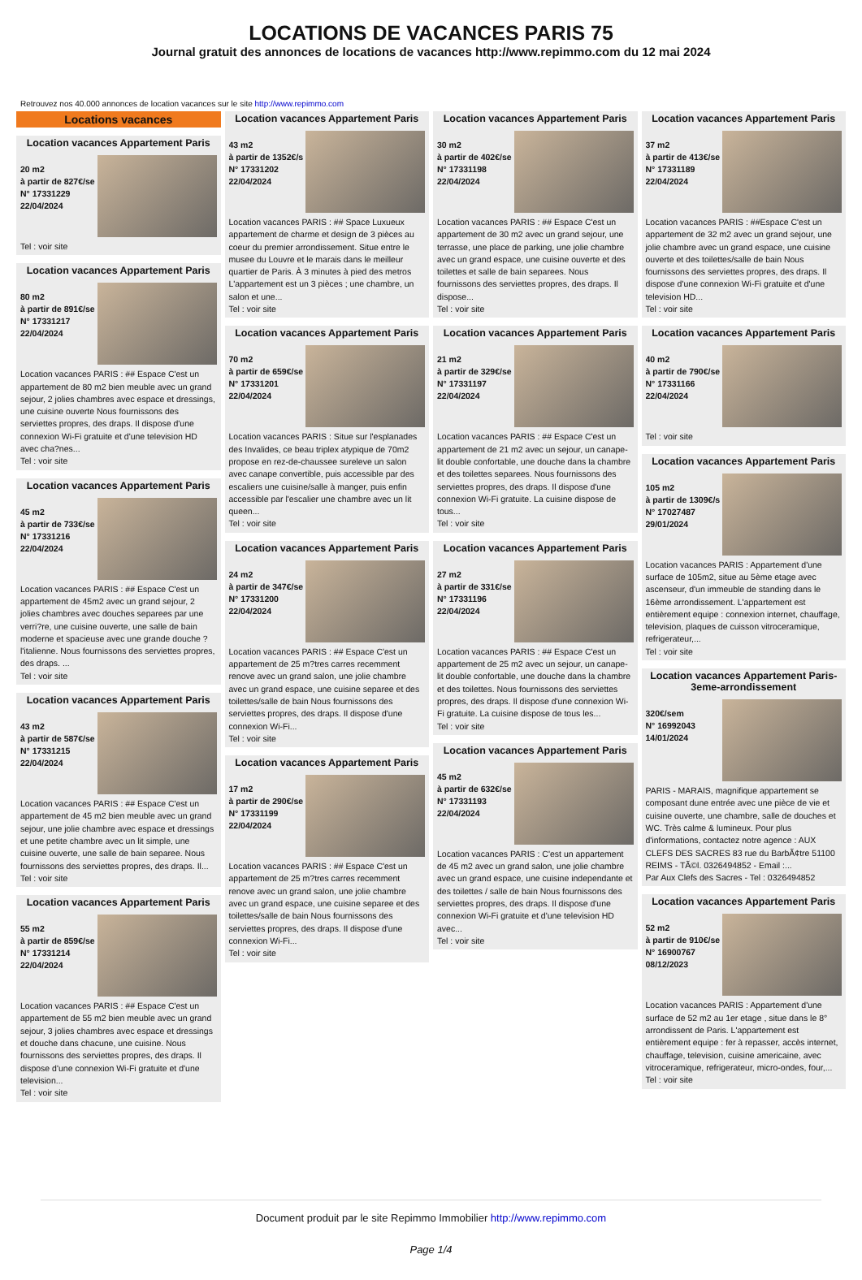LOCATIONS DE VACANCES PARIS 75
Journal gratuit des annonces de locations de vacances http://www.repimmo.com du 12 mai 2024
Retrouvez nos 40.000 annonces de location vacances sur le site http://www.repimmo.com
Locations vacances
Location vacances Appartement Paris
20 m2
à partir de 827€/se
N° 17331229
22/04/2024
Tel : voir site
Location vacances Appartement Paris
80 m2
à partir de 891€/se
N° 17331217
22/04/2024
Location vacances PARIS : ## Espace C'est un appartement de 80 m2 bien meuble avec un grand sejour, 2 jolies chambres avec espace et dressings, une cuisine ouverte Nous fournissons des serviettes propres, des draps. Il dispose d'une connexion Wi-Fi gratuite et d'une television HD avec cha?nes...
Tel : voir site
Location vacances Appartement Paris
45 m2
à partir de 733€/se
N° 17331216
22/04/2024
Location vacances PARIS : ## Espace C'est un appartement de 45m2 avec un grand sejour, 2 jolies chambres avec douches separees par une verri?re, une cuisine ouverte, une salle de bain moderne et spacieuse avec une grande douche ? l'italienne. Nous fournissons des serviettes propres, des draps. ...
Tel : voir site
Location vacances Appartement Paris
43 m2
à partir de 587€/se
N° 17331215
22/04/2024
Location vacances PARIS : ## Espace C'est un appartement de 45 m2 bien meuble avec un grand sejour, une jolie chambre avec espace et dressings et une petite chambre avec un lit simple, une cuisine ouverte, une salle de bain separee. Nous fournissons des serviettes propres, des draps. Il...
Tel : voir site
Location vacances Appartement Paris
55 m2
à partir de 859€/se
N° 17331214
22/04/2024
Location vacances PARIS : ## Espace C'est un appartement de 55 m2 bien meuble avec un grand sejour, 3 jolies chambres avec espace et dressings et douche dans chacune, une cuisine. Nous fournissons des serviettes propres, des draps. Il dispose d'une connexion Wi-Fi gratuite et d'une television...
Tel : voir site
Location vacances Appartement Paris
43 m2
à partir de 1352€/s
N° 17331202
22/04/2024
Location vacances PARIS : ## Space Luxueux appartement de charme et design de 3 pièces au coeur du premier arrondissement. Situe entre le musee du Louvre et le marais dans le meilleur quartier de Paris. À 3 minutes à pied des metros L'appartement est un 3 pièces ; une chambre, un salon et une...
Tel : voir site
Location vacances Appartement Paris
70 m2
à partir de 659€/se
N° 17331201
22/04/2024
Location vacances PARIS : Situe sur l'esplanades des Invalides, ce beau triplex atypique de 70m2 propose en rez-de-chaussee sureleve un salon avec canape convertible, puis accessible par des escaliers une cuisine/salle à manger, puis enfin accessible par l'escalier une chambre avec un lit queen...
Tel : voir site
Location vacances Appartement Paris
24 m2
à partir de 347€/se
N° 17331200
22/04/2024
Location vacances PARIS : ## Espace C'est un appartement de 25 m?tres carres recemment renove avec un grand salon, une jolie chambre avec un grand espace, une cuisine separee et des toilettes/salle de bain Nous fournissons des serviettes propres, des draps. Il dispose d'une connexion Wi-Fi...
Tel : voir site
Location vacances Appartement Paris
17 m2
à partir de 290€/se
N° 17331199
22/04/2024
Location vacances PARIS : ## Espace C'est un appartement de 25 m?tres carres recemment renove avec un grand salon, une jolie chambre avec un grand espace, une cuisine separee et des toilettes/salle de bain Nous fournissons des serviettes propres, des draps. Il dispose d'une connexion Wi-Fi...
Tel : voir site
Location vacances Appartement Paris
30 m2
à partir de 402€/se
N° 17331198
22/04/2024
Location vacances PARIS : ## Espace C'est un appartement de 30 m2 avec un grand sejour, une terrasse, une place de parking, une jolie chambre avec un grand espace, une cuisine ouverte et des toilettes et salle de bain separees. Nous fournissons des serviettes propres, des draps. Il dispose...
Tel : voir site
Location vacances Appartement Paris
21 m2
à partir de 329€/se
N° 17331197
22/04/2024
Location vacances PARIS : ## Espace C'est un appartement de 21 m2 avec un sejour, un canape-lit double confortable, une douche dans la chambre et des toilettes separees. Nous fournissons des serviettes propres, des draps. Il dispose d'une connexion Wi-Fi gratuite. La cuisine dispose de tous...
Tel : voir site
Location vacances Appartement Paris
27 m2
à partir de 331€/se
N° 17331196
22/04/2024
Location vacances PARIS : ## Espace C'est un appartement de 25 m2 avec un sejour, un canape-lit double confortable, une douche dans la chambre et des toilettes. Nous fournissons des serviettes propres, des draps. Il dispose d'une connexion Wi-Fi gratuite. La cuisine dispose de tous les...
Tel : voir site
Location vacances Appartement Paris
45 m2
à partir de 632€/se
N° 17331193
22/04/2024
Location vacances PARIS : C'est un appartement de 45 m2 avec un grand salon, une jolie chambre avec un grand espace, une cuisine independante et des toilettes / salle de bain Nous fournissons des serviettes propres, des draps. Il dispose d'une connexion Wi-Fi gratuite et d'une television HD avec...
Tel : voir site
Location vacances Appartement Paris
37 m2
à partir de 413€/se
N° 17331189
22/04/2024
Location vacances PARIS : ##Espace C'est un appartement de 32 m2 avec un grand sejour, une jolie chambre avec un grand espace, une cuisine ouverte et des toilettes/salle de bain Nous fournissons des serviettes propres, des draps. Il dispose d'une connexion Wi-Fi gratuite et d'une television HD...
Tel : voir site
Location vacances Appartement Paris
40 m2
à partir de 790€/se
N° 17331166
22/04/2024
Tel : voir site
Location vacances Appartement Paris
105 m2
à partir de 1309€/s
N° 17027487
29/01/2024
Location vacances PARIS : Appartement d'une surface de 105m2, situe au 5ème etage avec ascenseur, d'un immeuble de standing dans le 16ème arrondissement. L'appartement est entièrement equipe : connexion internet, chauffage, television, plaques de cuisson vitroceramique, refrigerateur,...
Tel : voir site
Location vacances Appartement Paris-3eme-arrondissement
320€/sem
N° 16992043
14/01/2024
PARIS - MARAIS, magnifique appartement se composant dune entrée avec une pièce de vie et cuisine ouverte, une chambre, salle de douches et WC. Très calme & lumineux. Pour plus d'informations, contactez notre agence : AUX CLEFS DES SACRES 83 rue du BarbÃ¢tre 51100 REIMS - TÃ©l. 0326494852 - Email :...
Par Aux Clefs des Sacres - Tel : 0326494852
Location vacances Appartement Paris
52 m2
à partir de 910€/se
N° 16900767
08/12/2023
Location vacances PARIS : Appartement d'une surface de 52 m2 au 1er etage , situe dans le 8° arrondissent de Paris. L'appartement est entièrement equipe : fer à repasser, accès internet, chauffage, television, cuisine americaine, avec vitroceramique, refrigerateur, micro-ondes, four,...
Tel : voir site
Document produit par le site Repimmo Immobilier http://www.repimmo.com
Page 1/4